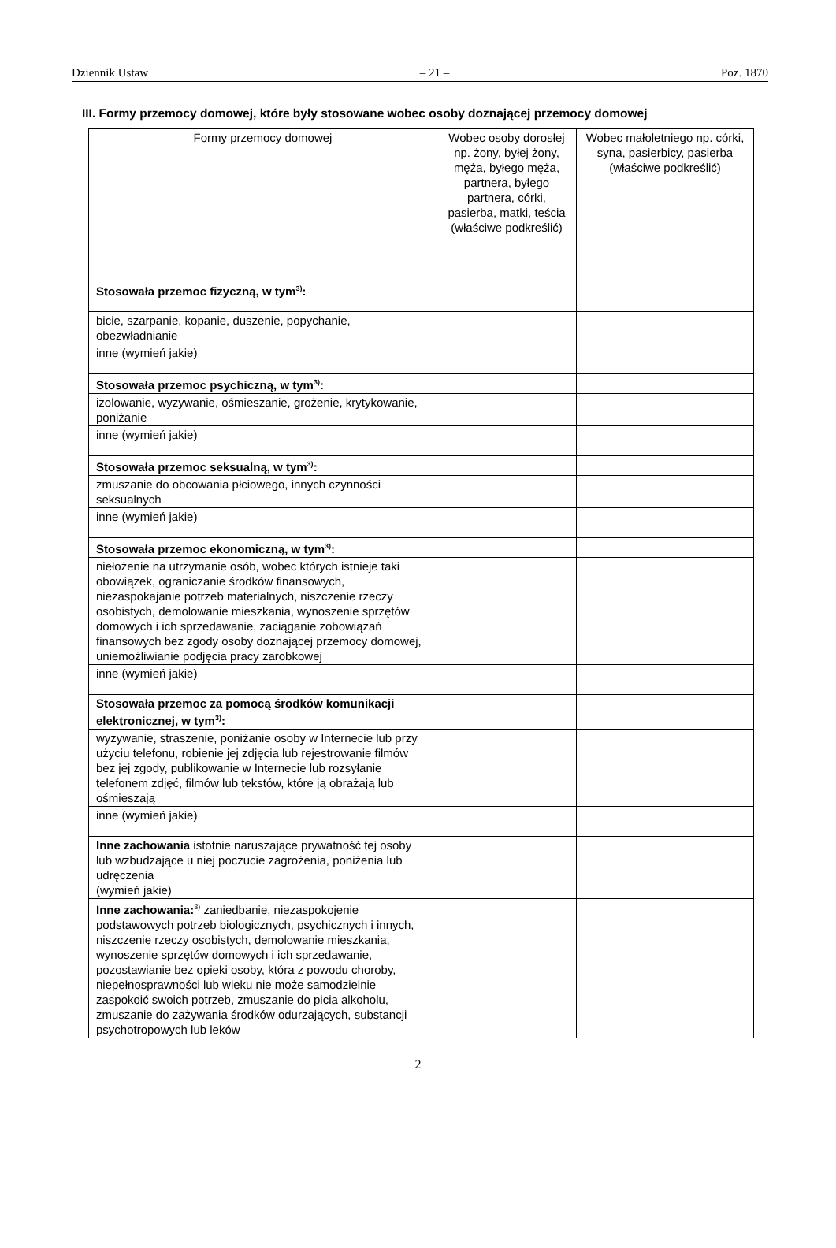Dziennik Ustaw – 21 – Poz. 1870
III. Formy przemocy domowej, które były stosowane wobec osoby doznającej przemocy domowej
| Formy przemocy domowej | Wobec osoby dorosłej np. żony, byłej żony, męża, byłego męża, partnera, byłego partnera, córki, pasierba, matki, teścia (właściwe podkreślić) | Wobec małoletniego np. córki, syna, pasierbicy, pasierba (właściwe podkreślić) |
| Stosowała przemoc fizyczną, w tym<sup>3)</sup>: | | |
| bicie, szarpanie, kopanie, duszenie, popychanie, obezwładnianie | | |
| inne (wymień jakie) | | |
| Stosowała przemoc psychiczną, w tym<sup>3)</sup>: | | |
| izolowanie, wyzywanie, ośmieszanie, grożenie, krytykowanie, poniżanie | | |
| inne (wymień jakie) | | |
| Stosowała przemoc seksualną, w tym<sup>3)</sup>: | | |
| zmuszanie do obcowania płciowego, innych czynności seksualnych | | |
| inne (wymień jakie) | | |
| Stosowała przemoc ekonomiczną, w tym<sup>3)</sup>: | | |
| niełożenie na utrzymanie osób, wobec których istnieje taki obowiązek, ograniczanie środków finansowych, niezaspokajanie potrzeb materialnych, niszczenie rzeczy osobistych, demolowanie mieszkania, wynoszenie sprzętów domowych i ich sprzedawanie, zaciąganie zobowiązań finansowych bez zgody osoby doznającej przemocy domowej, uniemożliwianie podjęcia pracy zarobkowej | | |
| inne (wymień jakie) | | |
| Stosowała przemoc za pomocą środków komunikacji elektronicznej, w tym<sup>3)</sup>: | | |
| wyzywanie, straszenie, poniżanie osoby w Internecie lub przy użyciu telefonu, robienie jej zdjęcia lub rejestrowanie filmów bez jej zgody, publikowanie w Internecie lub rozsyłanie telefonem zdjęć, filmów lub tekstów, które ją obrażają lub ośmieszają | | |
| inne (wymień jakie) | | |
| Inne zachowania istotnie naruszające prywatność tej osoby lub wzbudzające u niej poczucie zagrożenia, poniżenia lub udręczenia (wymień jakie) | | |
| Inne zachowania:<sup>3)</sup> zaniedbanie, niezaspokojenie podstawowych potrzeb biologicznych, psychicznych i innych, niszczenie rzeczy osobistych, demolowanie mieszkania, wynoszenie sprzętów domowych i ich sprzedawanie, pozostawianie bez opieki osoby, która z powodu choroby, niepełnosprawności lub wieku nie może samodzielnie zaspokoić swoich potrzeb, zmuszanie do picia alkoholu, zmuszanie do zażywania środków odurzających, substancji psychotropowych lub leków | | |
2